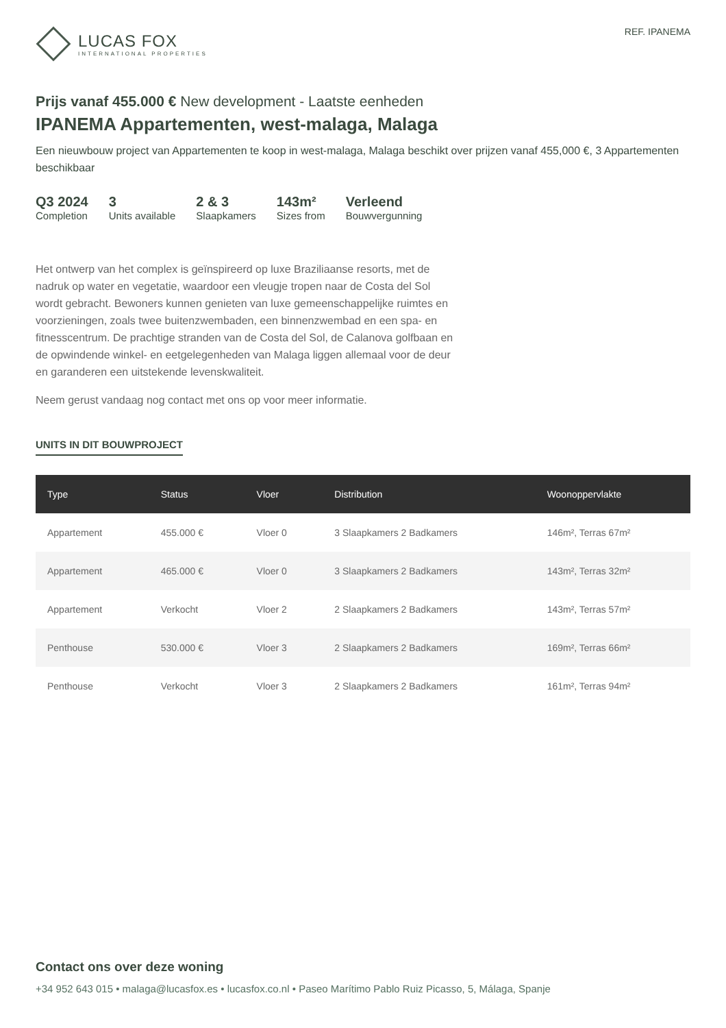LUCAS FOX
INTERNATIONAL PROPERTIES
REF. IPANEMA
Prijs vanaf 455.000 € New development - Laatste eenheden
IPANEMA Appartementen, west-malaga, Malaga
Een nieuwbouw project van Appartementen te koop in west-malaga, Malaga beschikt over prijzen vanaf 455,000 €, 3 Appartementen beschikbaar
Q3 2024
Completion
3
Units available
2 & 3
Slaapkamers
143m²
Sizes from
Verleend
Bouwvergunning
Het ontwerp van het complex is geïnspireerd op luxe Braziliaanse resorts, met de nadruk op water en vegetatie, waardoor een vleugje tropen naar de Costa del Sol wordt gebracht. Bewoners kunnen genieten van luxe gemeenschappelijke ruimtes en voorzieningen, zoals twee buitenzwembaden, een binnenzwembad en een spa- en fitnesscentrum. De prachtige stranden van de Costa del Sol, de Calanova golfbaan en de opwindende winkel- en eetgelegenheden van Malaga liggen allemaal voor de deur en garanderen een uitstekende levenskwaliteit.
Neem gerust vandaag nog contact met ons op voor meer informatie.
UNITS IN DIT BOUWPROJECT
| Type | Status | Vloer | Distribution | Woonoppervlakte |
| --- | --- | --- | --- | --- |
| Appartement | 455.000 € | Vloer 0 | 3 Slaapkamers 2 Badkamers | 146m², Terras 67m² |
| Appartement | 465.000 € | Vloer 0 | 3 Slaapkamers 2 Badkamers | 143m², Terras 32m² |
| Appartement | Verkocht | Vloer 2 | 2 Slaapkamers 2 Badkamers | 143m², Terras 57m² |
| Penthouse | 530.000 € | Vloer 3 | 2 Slaapkamers 2 Badkamers | 169m², Terras 66m² |
| Penthouse | Verkocht | Vloer 3 | 2 Slaapkamers 2 Badkamers | 161m², Terras 94m² |
Contact ons over deze woning
+34 952 643 015 • malaga@lucasfox.es • lucasfox.co.nl • Paseo Marítimo Pablo Ruiz Picasso, 5, Málaga, Spanje